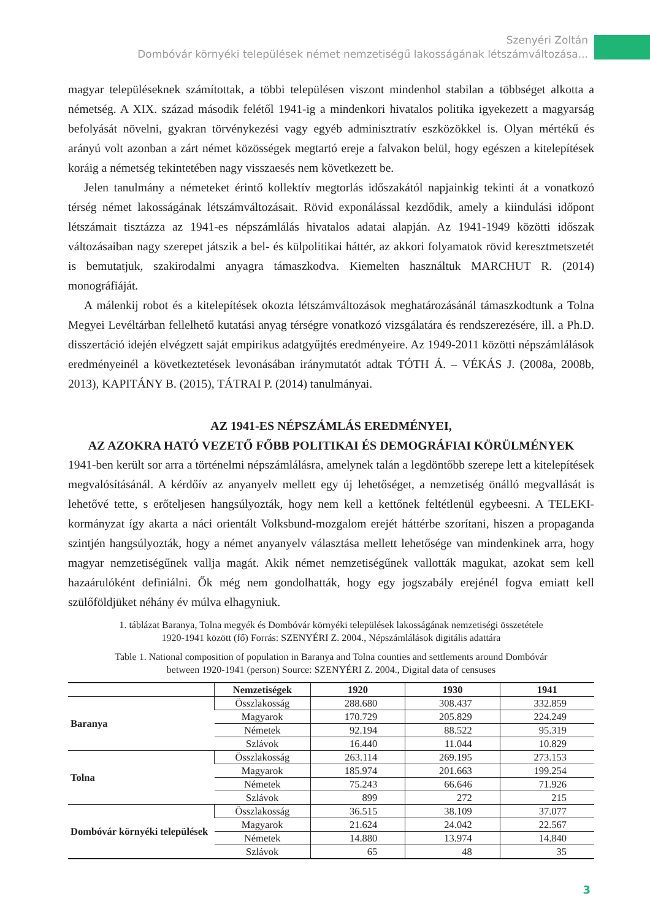Szenyéri Zoltán
Dombóvár környéki települések német nemzetiségű lakosságának létszámváltozása...
magyar településeknek számítottak, a többi településen viszont mindenhol stabilan a többséget alkotta a németség. A XIX. század második felétől 1941-ig a mindenkori hivatalos politika igyekezett a magyarság befolyását növelni, gyakran törvénykezési vagy egyéb adminisztratív eszközökkel is. Olyan mértékű és arányú volt azonban a zárt német közösségek megtartó ereje a falvakon belül, hogy egészen a kitelepítések koráig a németség tekintetében nagy visszaesés nem következett be.
Jelen tanulmány a németeket érintő kollektív megtorlás időszakától napjainkig tekinti át a vonatkozó térség német lakosságának létszámváltozásait. Rövid exponálással kezdődik, amely a kiindulási időpont létszámait tisztázza az 1941-es népszámlálás hivatalos adatai alapján. Az 1941-1949 közötti időszak változásaiban nagy szerepet játszik a bel- és külpolitikai háttér, az akkori folyamatok rövid keresztmetszetét is bemutatjuk, szakirodalmi anyagra támaszkodva. Kiemelten használtuk MARCHUT R. (2014) monográfiáját.
A málenkij robot és a kitelepítések okozta létszámváltozások meghatározásánál támaszkodtunk a Tolna Megyei Levéltárban fellelhető kutatási anyag térségre vonatkozó vizsgálatára és rendszerezésére, ill. a Ph.D. disszertáció idején elvégzett saját empirikus adatgyűjtés eredményeire. Az 1949-2011 közötti népszámlálások eredményeinél a következtetések levonásában iránymutatót adtak TÓTH Á. – VÉKÁS J. (2008a, 2008b, 2013), KAPITÁNY B. (2015), TÁTRAI P. (2014) tanulmányai.
AZ 1941-ES NÉPSZÁMLÁS EREDMÉNYEI,
AZ AZOKRA HATÓ VEZETŐ FŐBB POLITIKAI ÉS DEMOGRÁFIAI KÖRÜLMÉNYEK
1941-ben került sor arra a történelmi népszámlálásra, amelynek talán a legdöntőbb szerepe lett a kitelepítések megvalósításánál. A kérdőív az anyanyelv mellett egy új lehetőséget, a nemzetiség önálló megvallását is lehetővé tette, s erőteljesen hangsúlyozták, hogy nem kell a kettőnek feltétlenül egybeesni. A TELEKI-kormányzat így akarta a náci orientált Volksbund-mozgalom erejét háttérbe szorítani, hiszen a propaganda szintjén hangsúlyozták, hogy a német anyanyelv választása mellett lehetősége van mindenkinek arra, hogy magyar nemzetiségűnek vallja magát. Akik német nemzetiségűnek vallották magukat, azokat sem kell hazaárulóként definiálni. Ők még nem gondolhatták, hogy egy jogszabály erejénél fogva emiatt kell szülőföldjüket néhány év múlva elhagyniuk.
1. táblázat Baranya, Tolna megyék és Dombóvár környéki települések lakosságának nemzetiségi összetétele
1920-1941 között (fő) Forrás: SZENYÉRI Z. 2004., Népszámlálások digitális adattára
Table 1. National composition of population in Baranya and Tolna counties and settlements around Dombóvár
between 1920-1941 (person) Source: SZENYÉRI Z. 2004., Digital data of censuses
| | Nemzetiségek | 1920 | 1930 | 1941 |
| --- | --- | --- | --- | --- |
| Baranya | Összlakosság | 288.680 | 308.437 | 332.859 |
| | Magyarok | 170.729 | 205.829 | 224.249 |
| | Németek | 92.194 | 88.522 | 95.319 |
| | Szlávok | 16.440 | 11.044 | 10.829 |
| Tolna | Összlakosság | 263.114 | 269.195 | 273.153 |
| | Magyarok | 185.974 | 201.663 | 199.254 |
| | Németek | 75.243 | 66.646 | 71.926 |
| | Szlávok | 899 | 272 | 215 |
| Dombóvár környéki települések | Összlakosság | 36.515 | 38.109 | 37.077 |
| | Magyarok | 21.624 | 24.042 | 22.567 |
| | Németek | 14.880 | 13.974 | 14.840 |
| | Szlávok | 65 | 48 | 35 |
3